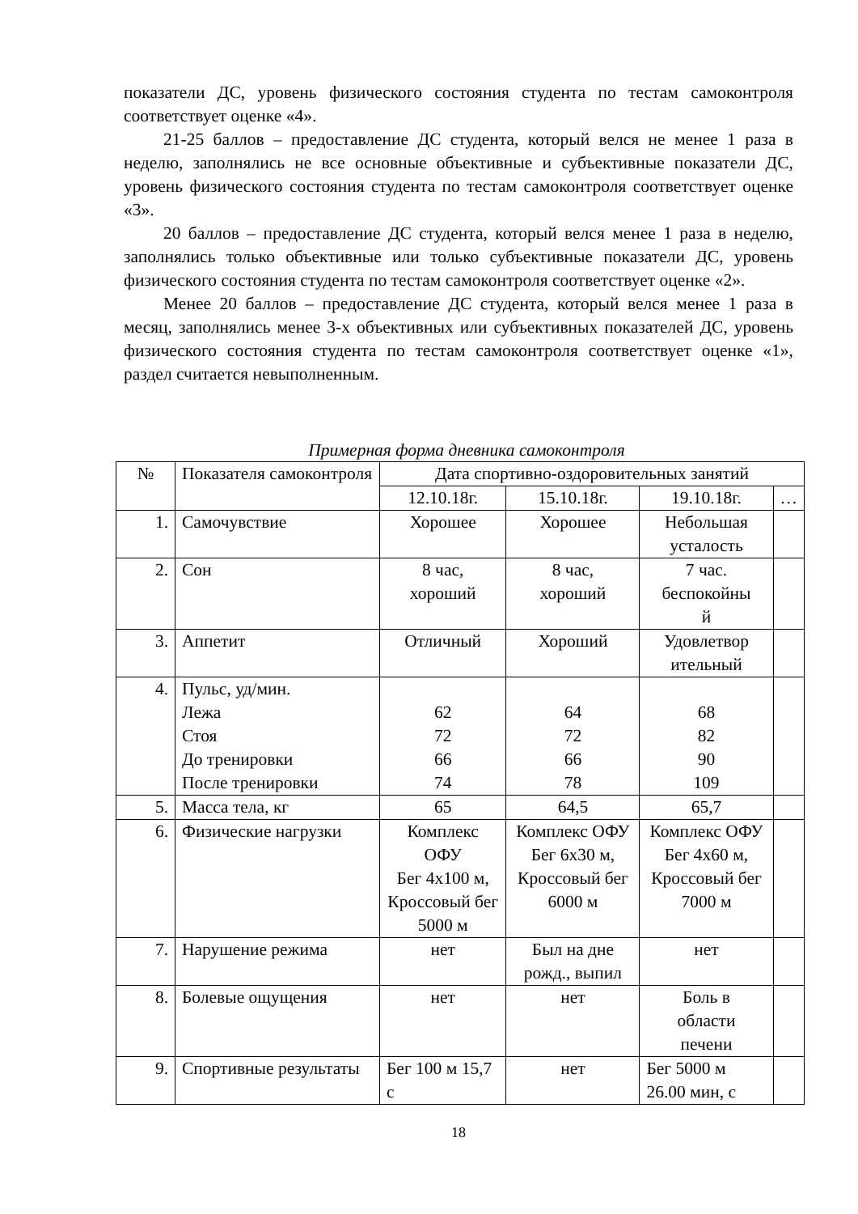показатели ДС, уровень физического состояния студента по тестам самоконтроля соответствует оценке «4».
21-25 баллов – предоставление ДС студента, который велся не менее 1 раза в неделю, заполнялись не все основные объективные и субъективные показатели ДС, уровень физического состояния студента по тестам самоконтроля соответствует оценке «3».
20 баллов – предоставление ДС студента, который велся менее 1 раза в неделю, заполнялись только объективные или только субъективные показатели ДС, уровень физического состояния студента по тестам самоконтроля соответствует оценке «2».
Менее 20 баллов – предоставление ДС студента, который велся менее 1 раза в месяц, заполнялись менее 3-х объективных или субъективных показателей ДС, уровень физического состояния студента по тестам самоконтроля соответствует оценке «1», раздел считается невыполненным.
Примерная форма дневника самоконтроля
| № | Показателя самоконтроля | Дата спортивно-оздоровительных занятий | | | |
| --- | --- | --- | --- | --- | --- |
| | | 12.10.18г. | 15.10.18г. | 19.10.18г. | … |
| 1. | Самочувствие | Хорошее | Хорошее | Небольшая усталость | |
| 2. | Сон | 8 час, хороший | 8 час, хороший | 7 час. беспокойны й | |
| 3. | Аппетит | Отличный | Хороший | Удовлетвор ительный | |
| 4. | Пульс, уд/мин. Лежа Стоя До тренировки После тренировки | 62 72 66 74 | 64 72 66 78 | 68 82 90 109 | |
| 5. | Масса тела, кг | 65 | 64,5 | 65,7 | |
| 6. | Физические нагрузки | Комплекс ОФУ Бег 4х100 м, Кроссовый бег 5000 м | Комплекс ОФУ Бег 6х30 м, Кроссовый бег 6000 м | Комплекс ОФУ Бег 4х60 м, Кроссовый бег 7000 м | |
| 7. | Нарушение режима | нет | Был на дне рожд., выпил | нет | |
| 8. | Болевые ощущения | нет | нет | Боль в области печени | |
| 9. | Спортивные результаты | Бег 100 м 15,7 с | нет | Бег 5000 м 26.00 мин, с | |
18